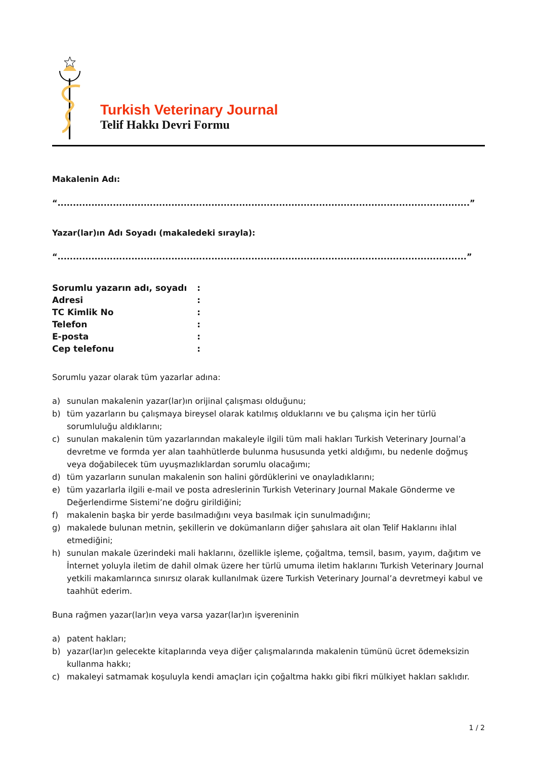Turkish Veterinary Journal
Telif Hakkı Devri Formu
Makalenin Adı:
“......................................................................................................................................”
Yazar(lar)ın Adı Soyadı (makaledeki sırayla):
“.....................................................................................................................................”
| Sorumlu yazarın adı, soyadı | : |
| Adresi | : |
| TC Kimlik No | : |
| Telefon | : |
| E-posta | : |
| Cep telefonu | : |
Sorumlu yazar olarak tüm yazarlar adına:
a) sunulan makalenin yazar(lar)ın orijinal çalışması olduğunu;
b) tüm yazarların bu çalışmaya bireysel olarak katılmış olduklarını ve bu çalışma için her türlü sorumluluğu aldıklarını;
c) sunulan makalenin tüm yazarlarından makaleyle ilgili tüm mali hakları Turkish Veterinary Journal’a devretme ve formda yer alan taahhütlerde bulunma hususunda yetki aldığımı, bu nedenle doğmuş veya doğabilecek tüm uyuşmazlıklardan sorumlu olacağımı;
d) tüm yazarların sunulan makalenin son halini gördüklerini ve onayladıklarını;
e) tüm yazarlarla ilgili e-mail ve posta adreslerinin Turkish Veterinary Journal Makale Gönderme ve Değerlendirme Sistemi’ne doğru girildiğini;
f) makalenin başka bir yerde basılmadığını veya basılmak için sunulmadığını;
g) makalede bulunan metnin, şekillerin ve dokümanların diğer şahıslara ait olan Telif Haklarını ihlal etmediğini;
h) sunulan makale üzerindeki mali haklarını, özellikle işleme, çoğaltma, temsil, basım, yayım, dağıtım ve İnternet yoluyla iletim de dahil olmak üzere her türlü umuma iletim haklarını Turkish Veterinary Journal yetkili makamlarınca sınırsız olarak kullanılmak üzere Turkish Veterinary Journal’a devretmeyi kabul ve taahhüt ederim.
Buna rağmen yazar(lar)ın veya varsa yazar(lar)ın işvereninin
a) patent hakları;
b) yazar(lar)ın gelecekte kitaplarında veya diğer çalışmalarında makalenin tümünü ücret ödemeksizin kullanma hakkı;
c) makaleyi satmamak koşuluyla kendi amaçları için çoğaltma hakkı gibi fikri mülkiyet hakları saklıdır.
1 / 2